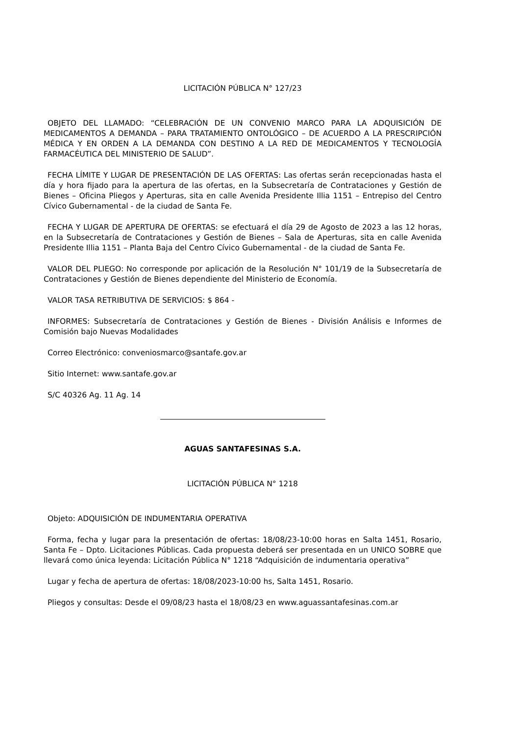LICITACIÓN PÚBLICA N° 127/23
OBJETO DEL LLAMADO: “CELEBRACIÓN DE UN CONVENIO MARCO PARA LA ADQUISICIÓN DE MEDICAMENTOS A DEMANDA – PARA TRATAMIENTO ONTOLÓGICO – DE ACUERDO A LA PRESCRIPCIÓN MÉDICA Y EN ORDEN A LA DEMANDA CON DESTINO A LA RED DE MEDICAMENTOS Y TECNOLOGÍA FARMACÉUTICA DEL MINISTERIO DE SALUD”.
FECHA LÍMITE Y LUGAR DE PRESENTACIÓN DE LAS OFERTAS: Las ofertas serán recepcionadas hasta el día y hora fijado para la apertura de las ofertas, en la Subsecretaría de Contrataciones y Gestión de Bienes – Oficina Pliegos y Aperturas, sita en calle Avenida Presidente Illia 1151 – Entrepiso del Centro Cívico Gubernamental - de la ciudad de Santa Fe.
FECHA Y LUGAR DE APERTURA DE OFERTAS: se efectuará el día 29 de Agosto de 2023 a las 12 horas, en la Subsecretaría de Contrataciones y Gestión de Bienes – Sala de Aperturas, sita en calle Avenida Presidente Illia 1151 – Planta Baja del Centro Cívico Gubernamental - de la ciudad de Santa Fe.
VALOR DEL PLIEGO: No corresponde por aplicación de la Resolución N° 101/19 de la Subsecretaría de Contrataciones y Gestión de Bienes dependiente del Ministerio de Economía.
VALOR TASA RETRIBUTIVA DE SERVICIOS: $ 864 -
INFORMES: Subsecretaría de Contrataciones y Gestión de Bienes - División Análisis e Informes de Comisión bajo Nuevas Modalidades
Correo Electrónico: conveniosmarco@santafe.gov.ar
Sitio Internet: www.santafe.gov.ar
S/C 40326 Ag. 11 Ag. 14
AGUAS SANTAFESINAS S.A.
LICITACIÓN PÚBLICA N° 1218
Objeto: ADQUISICIÓN DE INDUMENTARIA OPERATIVA
Forma, fecha y lugar para la presentación de ofertas: 18/08/23-10:00 horas en Salta 1451, Rosario, Santa Fe – Dpto. Licitaciones Públicas. Cada propuesta deberá ser presentada en un UNICO SOBRE que llevará como única leyenda: Licitación Pública N° 1218 “Adquisición de indumentaria operativa”
Lugar y fecha de apertura de ofertas: 18/08/2023-10:00 hs, Salta 1451, Rosario.
Pliegos y consultas: Desde el 09/08/23 hasta el 18/08/23 en www.aguassantafesinas.com.ar